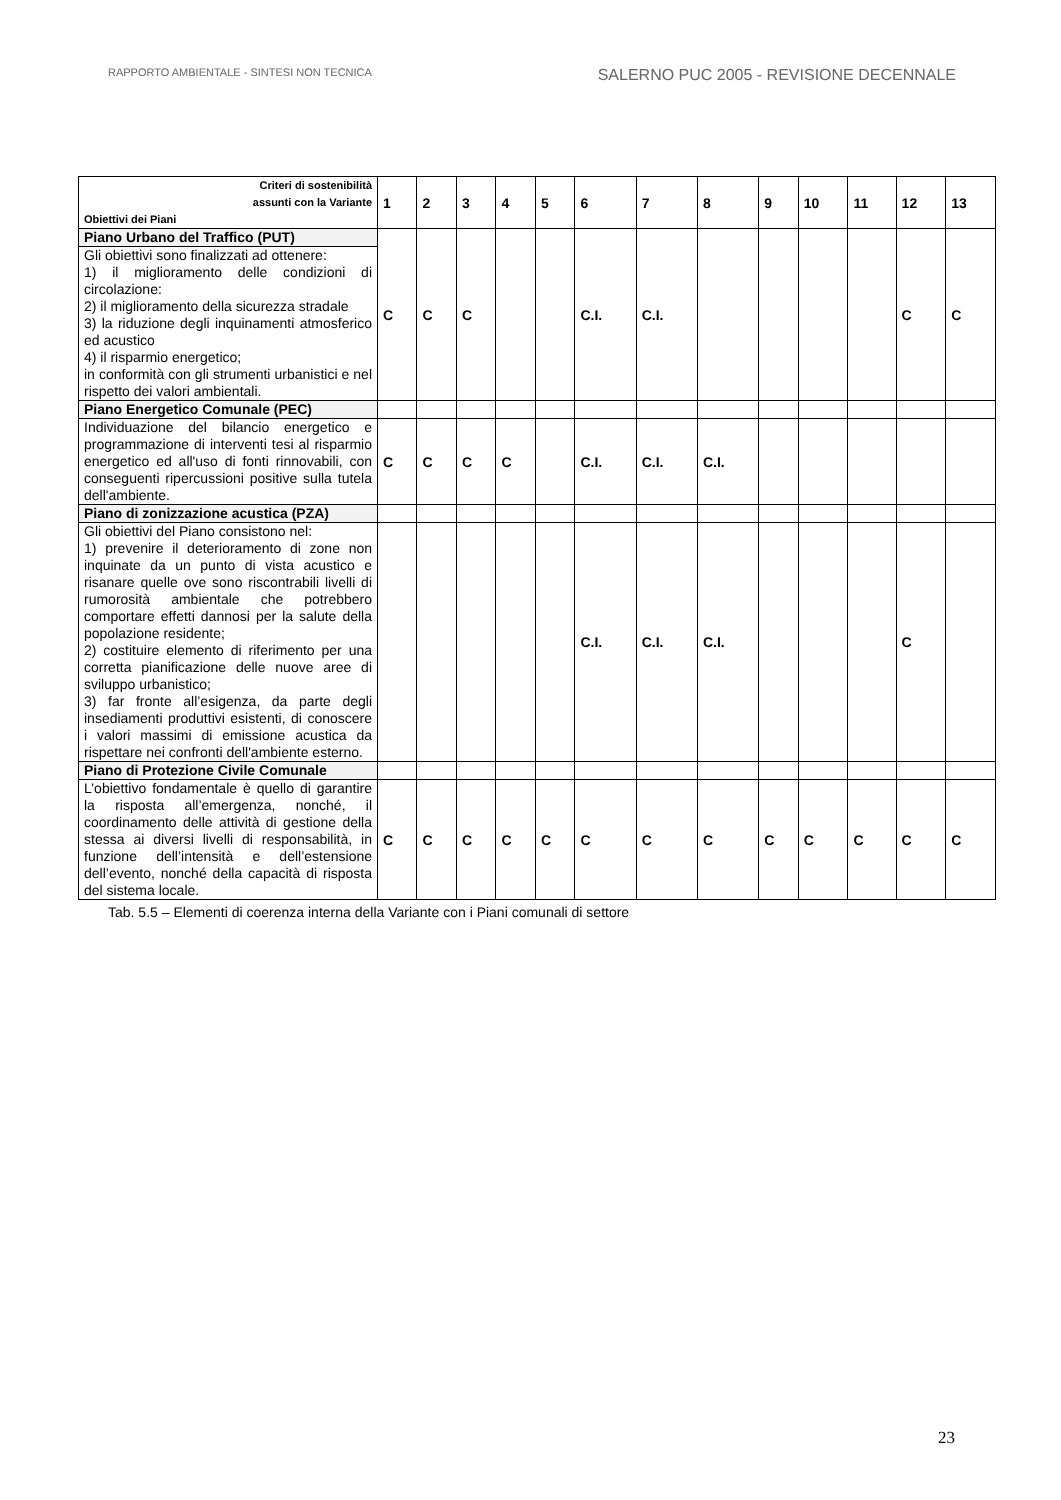RAPPORTO AMBIENTALE - SINTESI NON TECNICA SALERNO PUC 2005 - REVISIONE DECENNALE
| Criteri di sostenibilità assunti con la Variante Obiettivi dei Piani | 1 | 2 | 3 | 4 | 5 | 6 | 7 | 8 | 9 | 10 | 11 | 12 | 13 |
| --- | --- | --- | --- | --- | --- | --- | --- | --- | --- | --- | --- | --- | --- |
| Piano Urbano del Traffico (PUT) | C | C | C | | | C.I. | C.I. | | | | | C | C |
| Gli obiettivi sono finalizzati ad ottenere: 1) il miglioramento delle condizioni di circolazione: 2) il miglioramento della sicurezza stradale 3) la riduzione degli inquinamenti atmosferico ed acustico 4) il risparmio energetico; in conformità con gli strumenti urbanistici e nel rispetto dei valori ambientali. | | | | | | | | | | | | | |
| Piano Energetico Comunale (PEC) | | | | | | | | | | | | | |
| Individuazione del bilancio energetico e programmazione di interventi tesi al risparmio energetico ed all'uso di fonti rinnovabili, con conseguenti ripercussioni positive sulla tutela dell'ambiente. | C | C | C | C | | C.I. | C.I. | C.I. | | | | | |
| Piano di zonizzazione acustica (PZA) | | | | | | | | | | | | | |
| Gli obiettivi del Piano consistono nel: 1) prevenire il deterioramento di zone non inquinate da un punto di vista acustico e risanare quelle ove sono riscontrabili livelli di rumorosità ambientale che potrebbero comportare effetti dannosi per la salute della popolazione residente; 2) costituire elemento di riferimento per una corretta pianificazione delle nuove aree di sviluppo urbanistico; 3) far fronte all’esigenza, da parte degli insediamenti produttivi esistenti, di conoscere i valori massimi di emissione acustica da rispettare nei confronti dell'ambiente esterno. | | | | | | C.I. | C.I. | C.I. | | | | C | |
| Piano di Protezione Civile Comunale | | | | | | | | | | | | | |
| L’obiettivo fondamentale è quello di garantire la risposta all’emergenza, nonché, il coordinamento delle attività di gestione della stessa ai diversi livelli di responsabilità, in funzione dell’intensità e dell’estensione dell’evento, nonché della capacità di risposta del sistema locale. | C | C | C | C | C | C | C | C | C | C | C | C | C |
Tab. 5.5 – Elementi di coerenza interna della Variante con i Piani comunali di settore
23